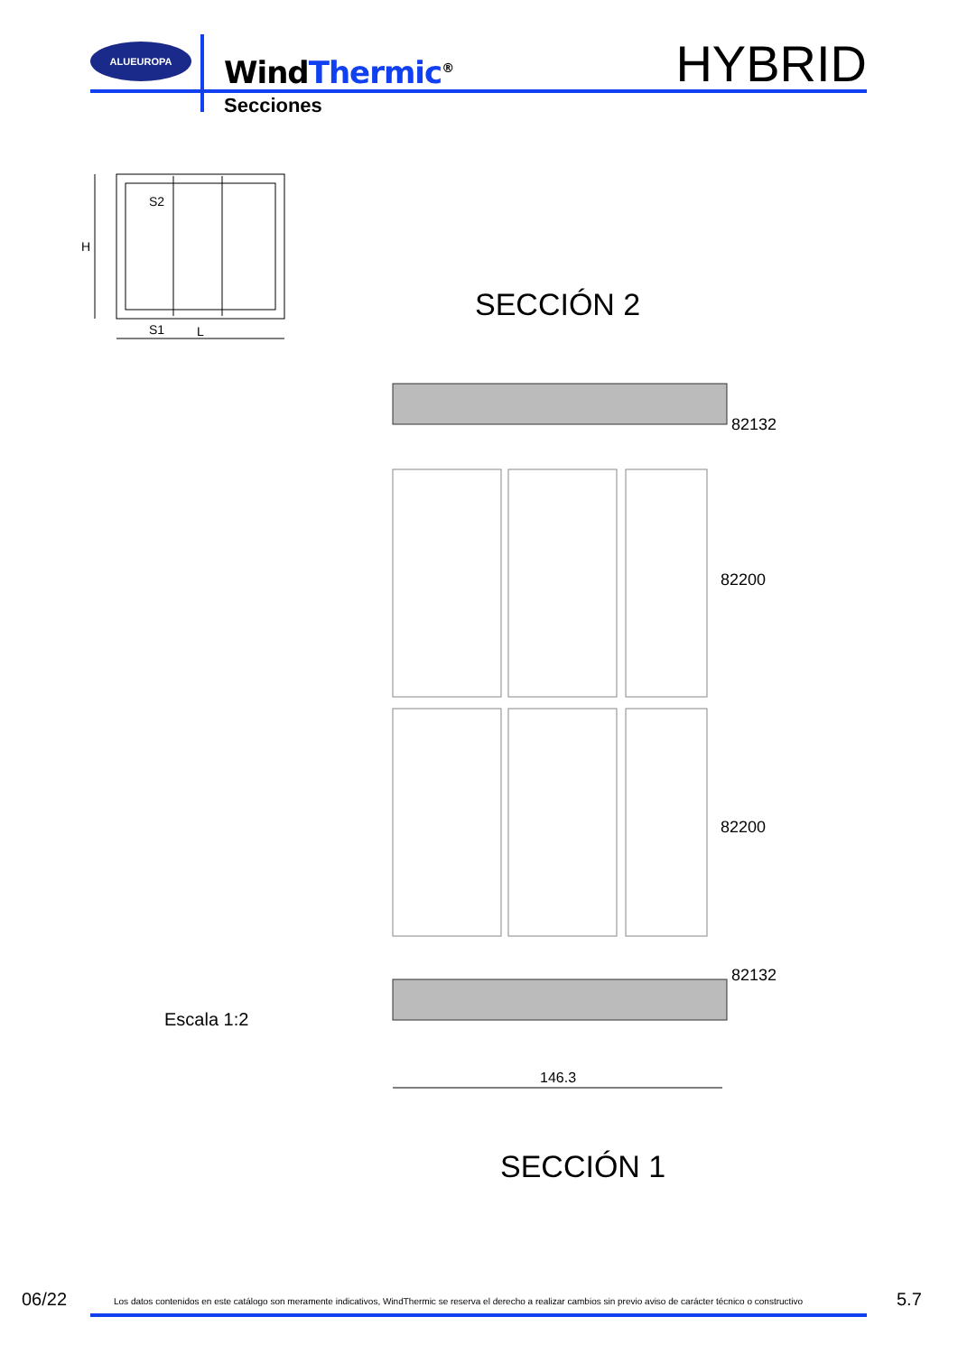ALUEUROPA
WindThermic<sup>®</sup> HYBRID
Secciones
S2
S1
L
H
SECCIÓN 2
82132
82200
82200
82132
Escala 1:2
146.3
SECCIÓN 1
06/22
Los datos contenidos en este catálogo son meramente indicativos, WindThermic se reserva el derecho a realizar cambios sin previo aviso de carácter técnico o constructivo
5.7